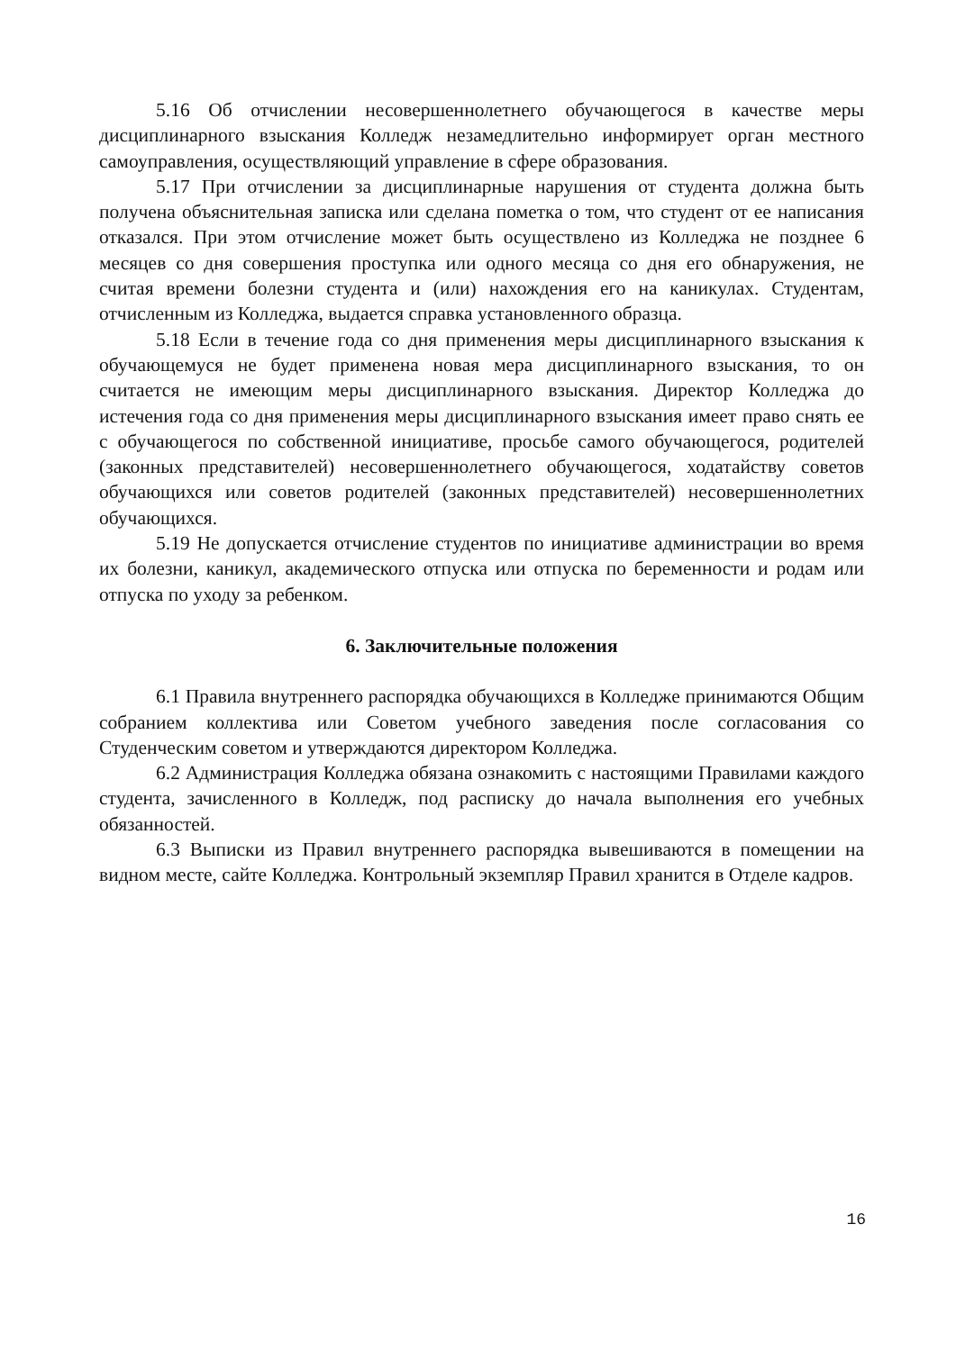5.16 Об отчислении несовершеннолетнего обучающегося в качестве меры дисциплинарного взыскания Колледж незамедлительно информирует орган местного самоуправления, осуществляющий управление в сфере образования.
5.17 При отчислении за дисциплинарные нарушения от студента должна быть получена объяснительная записка или сделана пометка о том, что студент от ее написания отказался. При этом отчисление может быть осуществлено из Колледжа не позднее 6 месяцев со дня совершения проступка или одного месяца со дня его обнаружения, не считая времени болезни студента и (или) нахождения его на каникулах. Студентам, отчисленным из Колледжа, выдается справка установленного образца.
5.18 Если в течение года со дня применения меры дисциплинарного взыскания к обучающемуся не будет применена новая мера дисциплинарного взыскания, то он считается не имеющим меры дисциплинарного взыскания. Директор Колледжа до истечения года со дня применения меры дисциплинарного взыскания имеет право снять ее с обучающегося по собственной инициативе, просьбе самого обучающегося, родителей (законных представителей) несовершеннолетнего обучающегося, ходатайству советов обучающихся или советов родителей (законных представителей) несовершеннолетних обучающихся.
5.19 Не допускается отчисление студентов по инициативе администрации во время их болезни, каникул, академического отпуска или отпуска по беременности и родам или отпуска по уходу за ребенком.
6. Заключительные положения
6.1 Правила внутреннего распорядка обучающихся в Колледже принимаются Общим собранием коллектива или Советом учебного заведения после согласования со Студенческим советом и утверждаются директором Колледжа.
6.2 Администрация Колледжа обязана ознакомить с настоящими Правилами каждого студента, зачисленного в Колледж, под расписку до начала выполнения его учебных обязанностей.
6.3 Выписки из Правил внутреннего распорядка вывешиваются в помещении на видном месте, сайте Колледжа. Контрольный экземпляр Правил хранится в Отделе кадров.
16